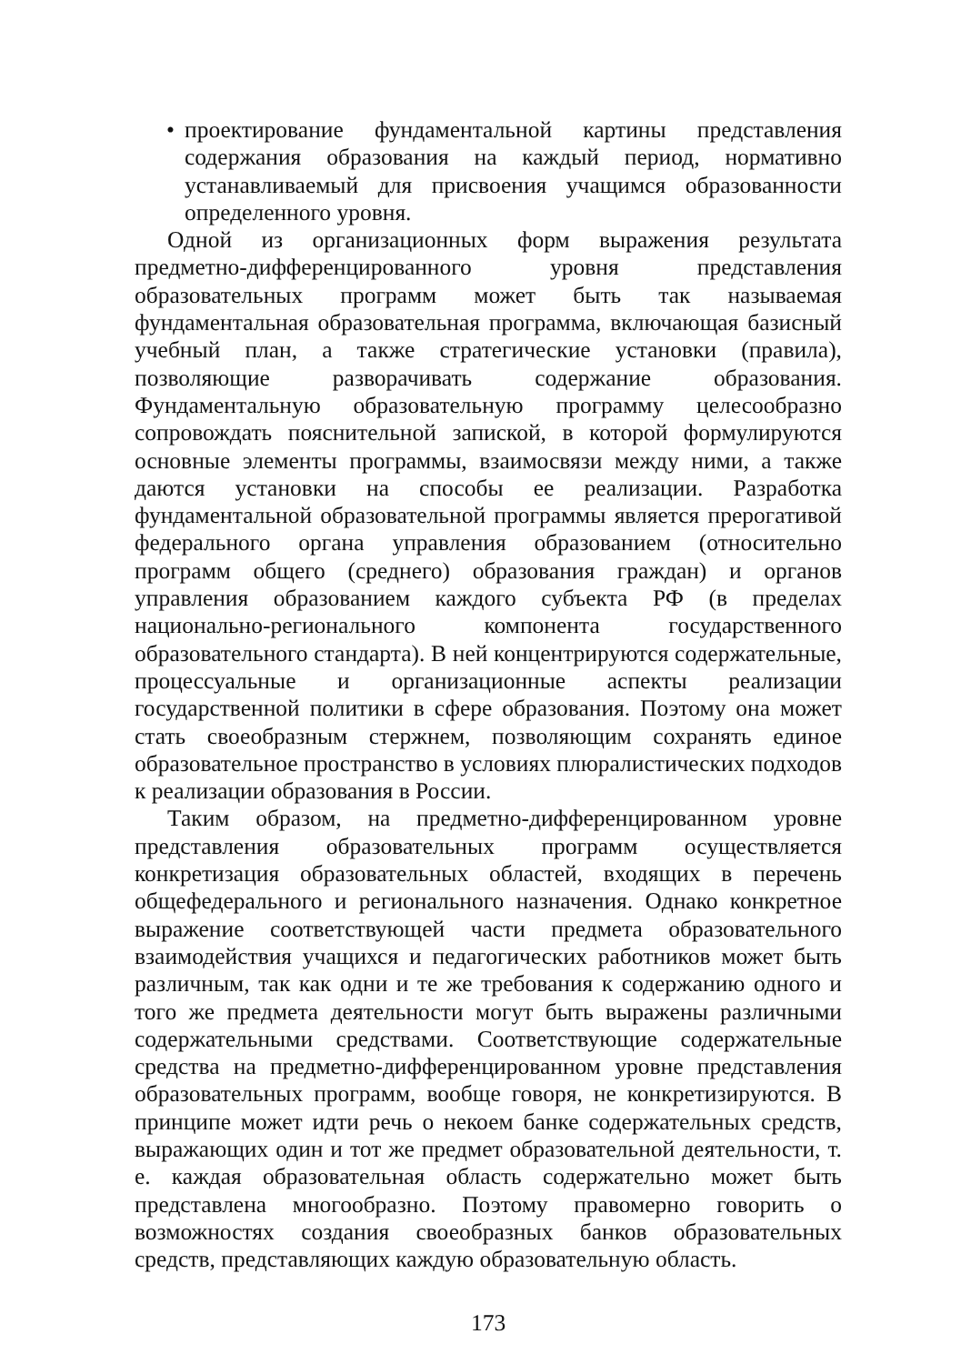• проектирование фундаментальной картины представления содержания образования на каждый период, нормативно устанавливаемый для присвоения учащимся образованности определенного уровня.
Одной из организационных форм выражения результата предметно-дифференцированного уровня представления образовательных программ может быть так называемая фундаментальная образовательная программа, включающая базисный учебный план, а также стратегические установки (правила), позволяющие разворачивать содержание образования. Фундаментальную образовательную программу целесообразно сопровождать пояснительной запиской, в которой формулируются основные элементы программы, взаимосвязи между ними, а также даются установки на способы ее реализации. Разработка фундаментальной образовательной программы является прерогативой федерального органа управления образованием (относительно программ общего (среднего) образования граждан) и органов управления образованием каждого субъекта РФ (в пределах национально-регионального компонента государственного образовательного стандарта). В ней концентрируются содержательные, процессуальные и организационные аспекты реализации государственной политики в сфере образования. Поэтому она может стать своеобразным стержнем, позволяющим сохранять единое образовательное пространство в условиях плюралистических подходов к реализации образования в России.
Таким образом, на предметно-дифференцированном уровне представления образовательных программ осуществляется конкретизация образовательных областей, входящих в перечень общефедерального и регионального назначения. Однако конкретное выражение соответствующей части предмета образовательного взаимодействия учащихся и педагогических работников может быть различным, так как одни и те же требования к содержанию одного и того же предмета деятельности могут быть выражены различными содержательными средствами. Соответствующие содержательные средства на предметно-дифференцированном уровне представления образовательных программ, вообще говоря, не конкретизируются. В принципе может идти речь о некоем банке содержательных средств, выражающих один и тот же предмет образовательной деятельности, т. е. каждая образовательная область содержательно может быть представлена многообразно. Поэтому правомерно говорить о возможностях создания своеобразных банков образовательных средств, представляющих каждую образовательную область.
173